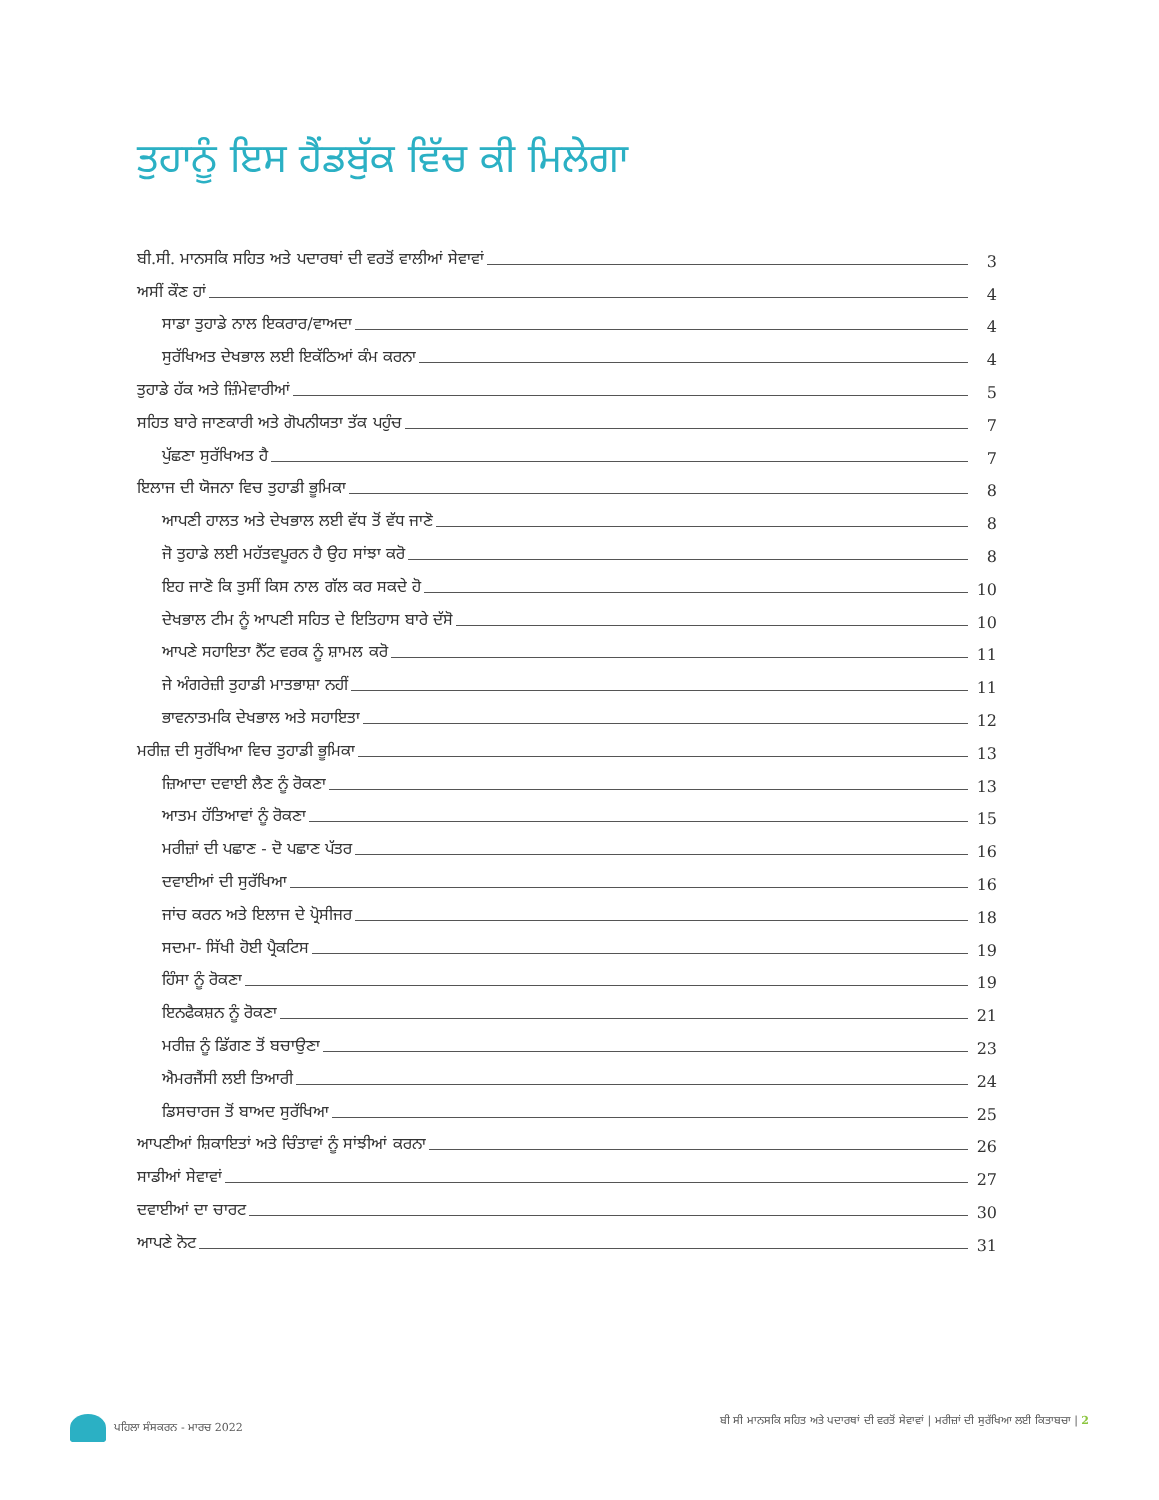ਤੁਹਾਨੂੰ ਇਸ ਹੈਂਡਬੁੱਕ ਵਿੱਚ ਕੀ ਮਿਲੇਗਾ
ਬੀ.ਸੀ. ਮਾਨਸਕਿ ਸਹਿਤ ਅਤੇ ਪਦਾਰਥਾਂ ਦੀ ਵਰਤੋਂ ਵਾਲੀਆਂ ਸੇਵਾਵਾਂ 3
ਅਸੀਂ ਕੌਣ ਹਾਂ 4
ਸਾਡਾ ਤੁਹਾਡੇ ਨਾਲ ਇਕਰਾਰ/ਵਾਅਦਾ 4
ਸੁਰੱਖਿਅਤ ਦੇਖਭਾਲ ਲਈ ਇਕੱਠਿਆਂ ਕੰਮ ਕਰਨਾ 4
ਤੁਹਾਡੇ ਹੱਕ ਅਤੇ ਜ਼ਿੰਮੇਵਾਰੀਆਂ 5
ਸਹਿਤ ਬਾਰੇ ਜਾਣਕਾਰੀ ਅਤੇ ਗੋਪਨੀਯਤਾ ਤੱਕ ਪਹੁੰਚ 7
ਪੁੱਛਣਾ ਸੁਰੱਖਿਅਤ ਹੈ 7
ਇਲਾਜ ਦੀ ਯੋਜਨਾ ਵਿਚ ਤੁਹਾਡੀ ਭੂਮਿਕਾ 8
ਆਪਣੀ ਹਾਲਤ ਅਤੇ ਦੇਖਭਾਲ ਲਈ ਵੱਧ ਤੋਂ ਵੱਧ ਜਾਣੋ 8
ਜੋ ਤੁਹਾਡੇ ਲਈ ਮਹੱਤਵਪੂਰਨ ਹੈ ਉਹ ਸਾਂਝਾ ਕਰੋ 8
ਇਹ ਜਾਣੋ ਕਿ ਤੁਸੀਂ ਕਿਸ ਨਾਲ ਗੱਲ ਕਰ ਸਕਦੇ ਹੋ 10
ਦੇਖਭਾਲ ਟੀਮ ਨੂੰ ਆਪਣੀ ਸਹਿਤ ਦੇ ਇਤਿਹਾਸ ਬਾਰੇ ਦੱਸੋ 10
ਆਪਣੇ ਸਹਾਇਤਾ ਨੈੱਟ ਵਰਕ ਨੂੰ ਸ਼ਾਮਲ ਕਰੋ 11
ਜੇ ਅੰਗਰੇਜ਼ੀ ਤੁਹਾਡੀ ਮਾਤਭਾਸ਼ਾ ਨਹੀਂ 11
ਭਾਵਨਾਤਮਕਿ ਦੇਖਭਾਲ ਅਤੇ ਸਹਾਇਤਾ 12
ਮਰੀਜ਼ ਦੀ ਸੁਰੱਖਿਆ ਵਿਚ ਤੁਹਾਡੀ ਭੂਮਿਕਾ 13
ਜ਼ਿਆਦਾ ਦਵਾਈ ਲੈਣ ਨੂੰ ਰੋਕਣਾ 13
ਆਤਮ ਹੱਤਿਆਵਾਂ ਨੂੰ ਰੋਕਣਾ 15
ਮਰੀਜ਼ਾਂ ਦੀ ਪਛਾਣ - ਦੋ ਪਛਾਣ ਪੱਤਰ 16
ਦਵਾਈਆਂ ਦੀ ਸੁਰੱਖਿਆ 16
ਜਾਂਚ ਕਰਨ ਅਤੇ ਇਲਾਜ ਦੇ ਪ੍ਰੋਸੀਜਰ 18
ਸਦਮਾ- ਸਿੱਖੀ ਹੋਈ ਪ੍ਰੈਕਟਿਸ 19
ਹਿੰਸਾ ਨੂੰ ਰੋਕਣਾ 19
ਇਨਫੈਕਸ਼ਨ ਨੂੰ ਰੋਕਣਾ 21
ਮਰੀਜ਼ ਨੂੰ ਡਿੱਗਣ ਤੋਂ ਬਚਾਉਣਾ 23
ਐਮਰਜੈਂਸੀ ਲਈ ਤਿਆਰੀ 24
ਡਿਸਚਾਰਜ ਤੋਂ ਬਾਅਦ ਸੁਰੱਖਿਆ 25
ਆਪਣੀਆਂ ਸ਼ਿਕਾਇਤਾਂ ਅਤੇ ਚਿੰਤਾਵਾਂ ਨੂੰ ਸਾਂਝੀਆਂ ਕਰਨਾ 26
ਸਾਡੀਆਂ ਸੇਵਾਵਾਂ 27
ਦਵਾਈਆਂ ਦਾ ਚਾਰਟ 30
ਆਪਣੇ ਨੋਟ 31
ਪਹਿਲਾ ਸੰਸਕਰਨ - ਮਾਰਚ 2022 ਬੀ ਸੀ ਮਾਨਸਕਿ ਸਹਿਤ ਅਤੇ ਪਦਾਰਥਾਂ ਦੀ ਵਰਤੋਂ ਸੇਵਾਵਾਂ | ਮਰੀਜ਼ਾਂ ਦੀ ਸੁਰੱਖਿਆ ਲਈ ਕਿਤਾਬਚਾ | 2